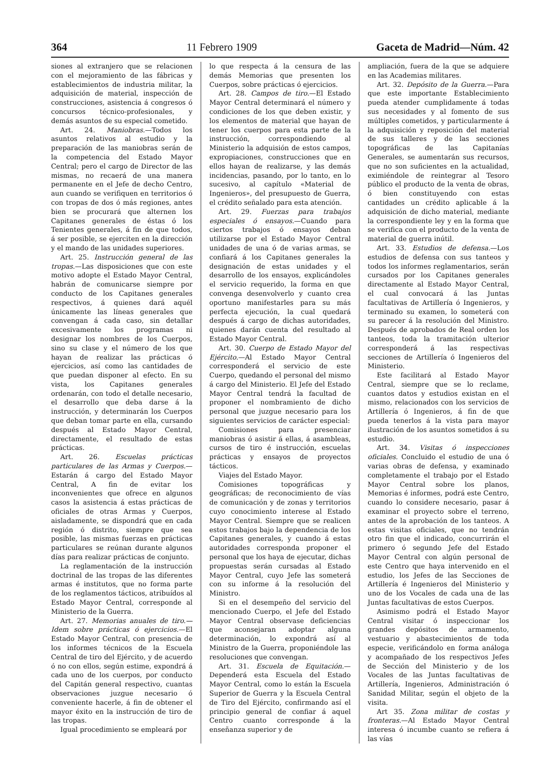364 11 Febrero 1909 Gaceta de Madrid—Núm. 42
siones al extranjero que se relacionen con el mejoramiento de las fábricas y establecimientos de industria militar, la adquisición de material, inspección de construcciones, asistencia á congresos ó concursos técnico-profesionales, y demás asuntos de su especial cometido.
Art. 24. Maniobras.—Todos los asuntos relativos al estudio y la preparación de las maniobras serán de la competencia del Estado Mayor Central; pero el cargo de Director de las mismas, no recaerá de una manera permanente en el Jefe de decho Centro, aun cuando se verifiquen en territorios ó con tropas de dos ó más regiones, antes bien se procurará que alternen los Capitanes generales de éstas ó los Tenientes generales, á fin de que todos, á ser posible, se ejerciten en la dirección y el mando de las unidades superiores.
Art. 25. Instrucción general de las tropas.—Las disposiciones que con este motivo adopte el Estado Mayor Central, habrán de comunicarse siempre por conducto de los Capitanes generales respectivos, á quienes dará aquél únicamente las líneas generales que convengan á cada caso, sin detallar excesivamente los programas ni designar los nombres de los Cuerpos, sino su clase y el número de los que hayan de realizar las prácticas ó ejercicios, así como las cantidades de que puedan disponer al efecto. En su vista, los Capitanes generales ordenarán, con todo el detalle necesario, el desarrollo que deba darse á la instrucción, y determinarán los Cuerpos que deban tomar parte en ella, cursando después al Estado Mayor Central, directamente, el resultado de estas prácticas.
Art. 26. Escuelas prácticas particulares de las Armas y Cuerpos.—Estarán á cargo del Estado Mayor Central, A fin de evitar los inconvenientes que ofrece en algunos casos la asistencia á estas prácticas de oficiales de otras Armas y Cuerpos, aisladamente, se dispondrá que en cada región ó distrito, siempre que sea posible, las mismas fuerzas en prácticas particulares se reúnan durante algunos días para realizar prácticas de conjunto.
La reglamentación de la instrucción doctrinal de las tropas de las diferentes armas é institutos, que no forma parte de los reglamentos tácticos, atribuídos al Estado Mayor Central, corresponde al Ministerio de la Guerra.
Art. 27. Memorias anuales de tiro.—Idem sobre prácticas ó ejercicios.—El Estado Mayor Central, con presencia de los informes técnicos de la Escuela Central de tiro del Ejército, y de acuerdo ó no con ellos, según estime, expondrá á cada uno de los cuerpos, por conducto del Capitán general respectivo, cuantas observaciones juzgue necesario ó conveniente hacerle, á fin de obtener el mayor éxito en la instrucción de tiro de las tropas.
Igual procedimiento se empleará por
lo que respecta á la censura de las demás Memorias que presenten los Cuerpos, sobre prácticas ó ejercicios.
Art. 28. Campos de tiro.—El Estado Mayor Central determinará el número y condiciones de los que deben existir, y los elementos de material que hayan de tener los cuerpos para esta parte de la instrucción, correspondiendo al Ministerio la adquisión de estos campos, expropiaciones, construcciones que en ellos hayan de realizarse, y las demás incidencias, pasando, por lo tanto, en lo sucesivo, al capítulo «Material de Ingenieros», del presupuesto de Guerra, el crédito señalado para esta atención.
Art. 29. Fuerzas para trabajos especiales ó ensayos.—Cuando para ciertos trabajos ó ensayos deban utilizarse por el Estado Mayor Central unidades de una ó de varias armas, se confiará á los Capitanes generales la designación de estas unidades y el desarrollo de los ensayos, explicándoles el servicio requerido, la forma en que convenga desenvolverlo y cuanto crea oportuno manifestarles para su más perfecta ejecución, la cual quedará después á cargo de dichas autoridades, quienes darán cuenta del resultado al Estado Mayor Central.
Art. 30. Cuerpo de Estado Mayor del Ejército.—Al Estado Mayor Central corresponderá el servicio de este Cuerpo, quedando el personal del mismo á cargo del Ministerio. El Jefe del Estado Mayor Central tendrá la facultad de proponer el nombramiento de dicho personal que juzgue necesario para los siguientes servicios de carácter especial:
Comisiones para presenciar maniobras ó asistir á ellas, á asambleas, cursos de tiro é instrucción, escuelas prácticas y ensayos de proyectos tácticos.
Viajes del Estado Mayor.
Comisiones topográficas y geográficas; de reconocimiento de vías de comunicación y de zonas y territorios cuyo conocimiento interese al Estado Mayor Central. Siempre que se realicen estos trabajos bajo la dependencia de los Capitanes generales, y cuando á estas autoridades corresponda proponer el personal que los haya de ejecutar, dichas propuestas serán cursadas al Estado Mayor Central, cuyo Jefe las someterá con su informe á la resolución del Ministro.
Si en el desempeño del servicio del mencionado Cuerpo, el Jefe del Estado Mayor Central observase deficiencias que aconsejaran adoptar alguna determinación, lo expondrá así al Ministro de la Guerra, proponiéndole las resoluciones que convengan.
Art. 31. Escuela de Equitación.—Dependerá esta Escuela del Estado Mayor Central, como lo están la Escuela Superior de Guerra y la Escuela Central de Tiro del Ejército, confirmando así el principio general de confiar á aquel Centro cuanto corresponde á la enseñanza superior y de
ampliación, fuera de la que se adquiere en las Academias militares.
Art. 32. Depósito de la Guerra.—Para que este importante Establecimiento pueda atender cumplidamente á todas sus necesidades y al fomento de sus múltiples cometidos, y particularmente á la adquisición y reposición del material de sus talleres y de las secciones topográficas de las Capitanías Generales, se aumentarán sus recursos, que no son suficientes en la actualidad, eximiéndole de reintegrar al Tesoro público el producto de la venta de obras, ó bien constituyendo con estas cantidades un crédito aplicable á la adquisición de dicho material, mediante la correspondiente ley y en la forma que se verifica con el producto de la venta de material de guerra inútil.
Art. 33. Estudios de defensa.—Los estudios de defensa con sus tanteos y todos los informes reglamentarios, serán cursados por los Capitanes generales directamente al Estado Mayor Central, el cual convocará á las Juntas facultativas de Artillería ó Ingenieros, y terminado su examen, lo someterá con su parecer á la resolución del Ministro. Después de aprobados de Real orden los tanteos, toda la tramitación ulterior corresponderá á las respectivas secciones de Artillería ó Ingenieros del Ministerio.
Este facilitará al Estado Mayor Central, siempre que se lo reclame, cuantos datos y estudios existan en el mismo, relacionados con los servicios de Artillería ó Ingenieros, á fin de que pueda tenerlos á la vista para mayor ilustración de los asuntos sometidos á su estudio.
Art. 34. Visitas ó inspecciones oficiales. Concluido el estudio de una ó varias obras de defensa, y examinado completamente el trabajo por el Estado Mayor Central sobre los planos, Memorias é informes, podrá este Centro, cuando lo considere necesario, pasar á examinar el proyecto sobre el terreno, antes de la aprobación de los tanteos. A estas visitas oficiales, que no tendrán otro fin que el indicado, concurrirán el primero ó segundo Jefe del Estado Mayor Central con algún personal de este Centro que haya intervenido en el estudio, los Jefes de las Secciones de Artillería é Ingenieros del Ministerio y uno de los Vocales de cada una de las Juntas facultativas de estos Cuerpos.
Asimismo podrá el Estado Mayor Central visitar ó inspeccionar los grandes depósitos de armamento, vestuario y abastecimientos de toda especie, verificándolo en forma análoga y acompañado de los respectivos Jefes de Sección del Ministerio y de los Vocales de las Juntas facultativas de Artillería, Ingenieros, Administración ó Sanidad Militar, según el objeto de la visita.
Art 35. Zona militar de costas y fronteras.—Al Estado Mayor Central interesa ó incumbe cuanto se refiera á las vías